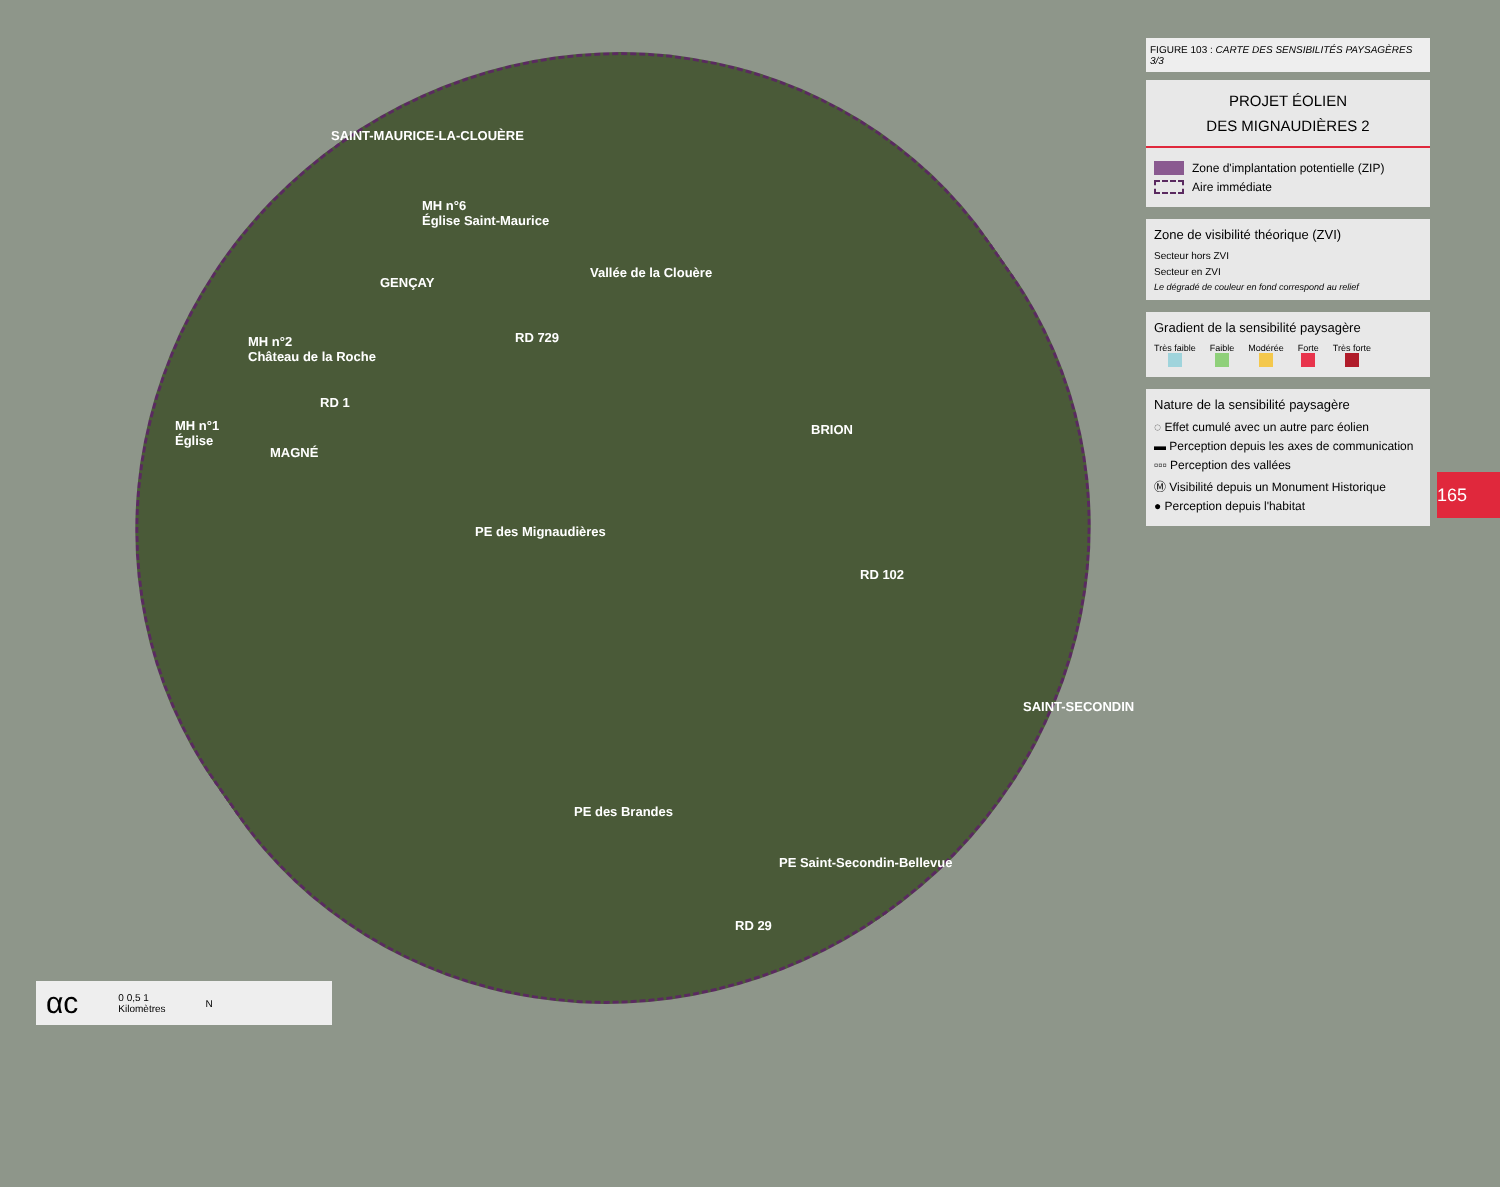SAINT-MAURICE-LA-CLOUÈRE
MH n°6
Église Saint-Maurice
GENÇAY
MH n°2
Château de la Roche
MH n°1
Église
MAGNÉ
RD 1
RD 729
Vallée de la Clouère
BRION
PE des Mignaudières
RD 102
SAINT-SECONDIN
PE des Brandes
PE Saint-Secondin-Bellevue
RD 29
FIGURE 103 : CARTE DES SENSIBILITÉS PAYSAGÈRES 3/3
PROJET ÉOLIEN
DES MIGNAUDIÈRES 2
Zone d'implantation potentielle (ZIP)
Aire immédiate
Zone de visibilité théorique (ZVI)
Secteur hors ZVI
Secteur en ZVI
Le dégradé de couleur en fond correspond au relief
Gradient de la sensibilité paysagère
Très faible
Faible
Modérée
Forte
Très forte
Nature de la sensibilité paysagère
◌ Effet cumulé avec un autre parc éolien
▬ Perception depuis les axes de communication
▫▫▫ Perception des vallées
Ⓜ Visibilité depuis un Monument Historique
● Perception depuis l'habitat
165
αc 0 0,5 1
Kilomètres N